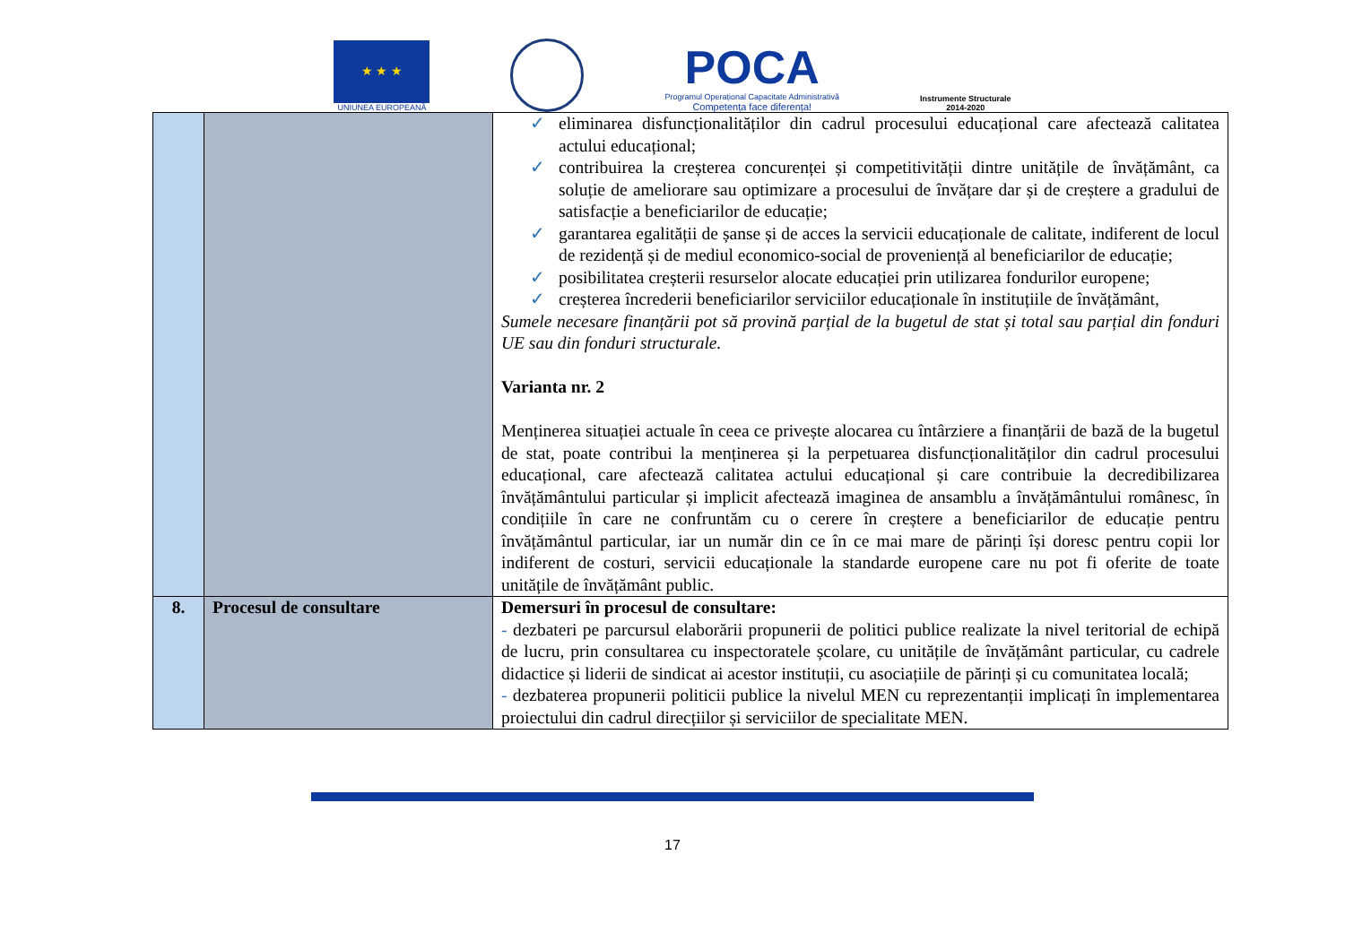★ ★ ★
UNIUNEA EUROPEANĂ
POCA
Programul Operațional Capacitate Administrativă
Competența face diferența!
Instrumente Structurale
2014-2020
| | | ✓ eliminarea disfuncționalităților din cadrul procesului educațional care afectează calitatea actului educațional; ✓ contribuirea la creșterea concurenței și competitivității dintre unitățile de învățământ, ca soluție de ameliorare sau optimizare a procesului de învățare dar și de creștere a gradului de satisfacție a beneficiarilor de educație; ✓ garantarea egalității de șanse și de acces la servicii educaționale de calitate, indiferent de locul de rezidență și de mediul economico-social de proveniență al beneficiarilor de educație; ✓ posibilitatea creșterii resurselor alocate educației prin utilizarea fondurilor europene; ✓ creșterea încrederii beneficiarilor serviciilor educaționale în instituțiile de învățământ, Sumele necesare finanțării pot să provină parțial de la bugetul de stat și total sau parțial din fonduri UE sau din fonduri structurale. Varianta nr. 2 Menținerea situației actuale în ceea ce privește alocarea cu întârziere a finanțării de bază de la bugetul de stat, poate contribui la menținerea și la perpetuarea disfuncționalităților din cadrul procesului educațional, care afectează calitatea actului educațional și care contribuie la decredibilizarea învățământului particular și implicit afectează imaginea de ansamblu a învățământului românesc, în condițiile în care ne confruntăm cu o cerere în creștere a beneficiarilor de educație pentru învățământul particular, iar un număr din ce în ce mai mare de părinți își doresc pentru copii lor indiferent de costuri, servicii educaționale la standarde europene care nu pot fi oferite de toate unitățile de învățământ public. |
| 8. | Procesul de consultare | Demersuri în procesul de consultare: - dezbateri pe parcursul elaborării propunerii de politici publice realizate la nivel teritorial de echipă de lucru, prin consultarea cu inspectoratele școlare, cu unitățile de învățământ particular, cu cadrele didactice și liderii de sindicat ai acestor instituții, cu asociațiile de părinți și cu comunitatea locală; - dezbaterea propunerii politicii publice la nivelul MEN cu reprezentanții implicați în implementarea proiectului din cadrul direcțiilor și serviciilor de specialitate MEN. |
17